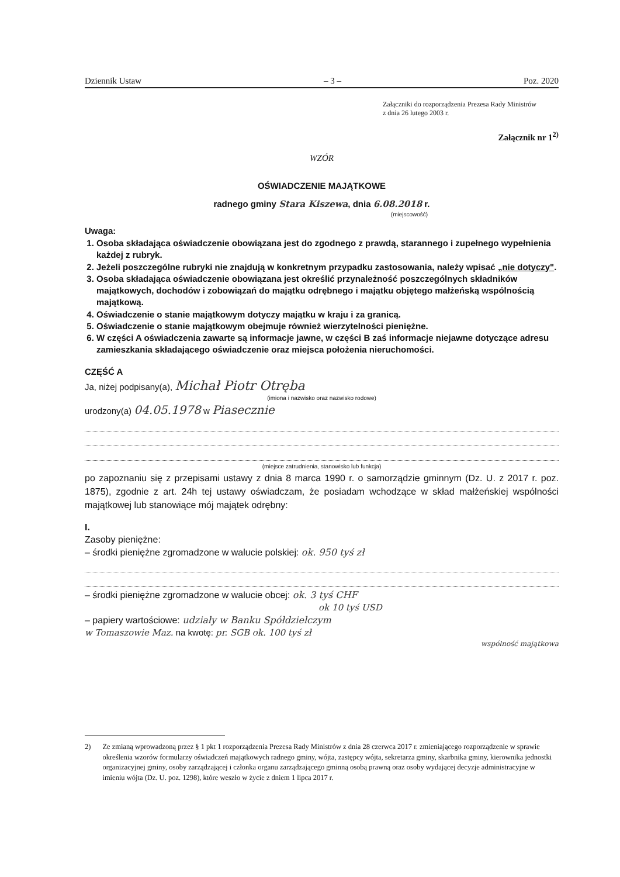Dziennik Ustaw – 3 – Poz. 2020
Załączniki do rozporządzenia Prezesa Rady Ministrów
z dnia 26 lutego 2003 r.
Załącznik nr 1<sup>2)</sup>
WZÓR
OŚWIADCZENIE MAJĄTKOWE
radnego gminy Stara Kiszewa, dnia 6.08.2018 r.
(miejscowość)
Uwaga:
1. Osoba składająca oświadczenie obowiązana jest do zgodnego z prawdą, starannego i zupełnego wypełnienia każdej z rubryk.
2. Jeżeli poszczególne rubryki nie znajdują w konkretnym przypadku zastosowania, należy wpisać „nie dotyczy".
3. Osoba składająca oświadczenie obowiązana jest określić przynależność poszczególnych składników majątkowych, dochodów i zobowiązań do majątku odrębnego i majątku objętego małżeńską wspólnością majątkową.
4. Oświadczenie o stanie majątkowym dotyczy majątku w kraju i za granicą.
5. Oświadczenie o stanie majątkowym obejmuje również wierzytelności pieniężne.
6. W części A oświadczenia zawarte są informacje jawne, w części B zaś informacje niejawne dotyczące adresu zamieszkania składającego oświadczenie oraz miejsca położenia nieruchomości.
CZĘŚĆ A
Ja, niżej podpisany(a), Michał Piotr Otręba
(imiona i nazwisko oraz nazwisko rodowe)
urodzony(a) 04.05.1978 w Piasecznie
(miejsce zatrudnienia, stanowisko lub funkcja)
po zapoznaniu się z przepisami ustawy z dnia 8 marca 1990 r. o samorządzie gminnym (Dz. U. z 2017 r. poz. 1875), zgodnie z art. 24h tej ustawy oświadczam, że posiadam wchodzące w skład małżeńskiej wspólności majątkowej lub stanowiące mój majątek odrębny:
I.
Zasoby pieniężne:
– środki pieniężne zgromadzone w walucie polskiej: ok. 950 tyś zł
– środki pieniężne zgromadzone w walucie obcej: ok. 3 tyś CHF
ok 10 tyś USD
– papiery wartościowe: udziały w Banku Spółdzielczym
w Tomaszowie Maz. na kwotę: pr. SGB ok. 100 tyś zł
wspólność majątkowa
2) Ze zmianą wprowadzoną przez § 1 pkt 1 rozporządzenia Prezesa Rady Ministrów z dnia 28 czerwca 2017 r. zmieniającego rozporządzenie w sprawie określenia wzorów formularzy oświadczeń majątkowych radnego gminy, wójta, zastępcy wójta, sekretarza gminy, skarbnika gminy, kierownika jednostki organizacyjnej gminy, osoby zarządzającej i członka organu zarządzającego gminną osobą prawną oraz osoby wydającej decyzje administracyjne w imieniu wójta (Dz. U. poz. 1298), które weszło w życie z dniem 1 lipca 2017 r.